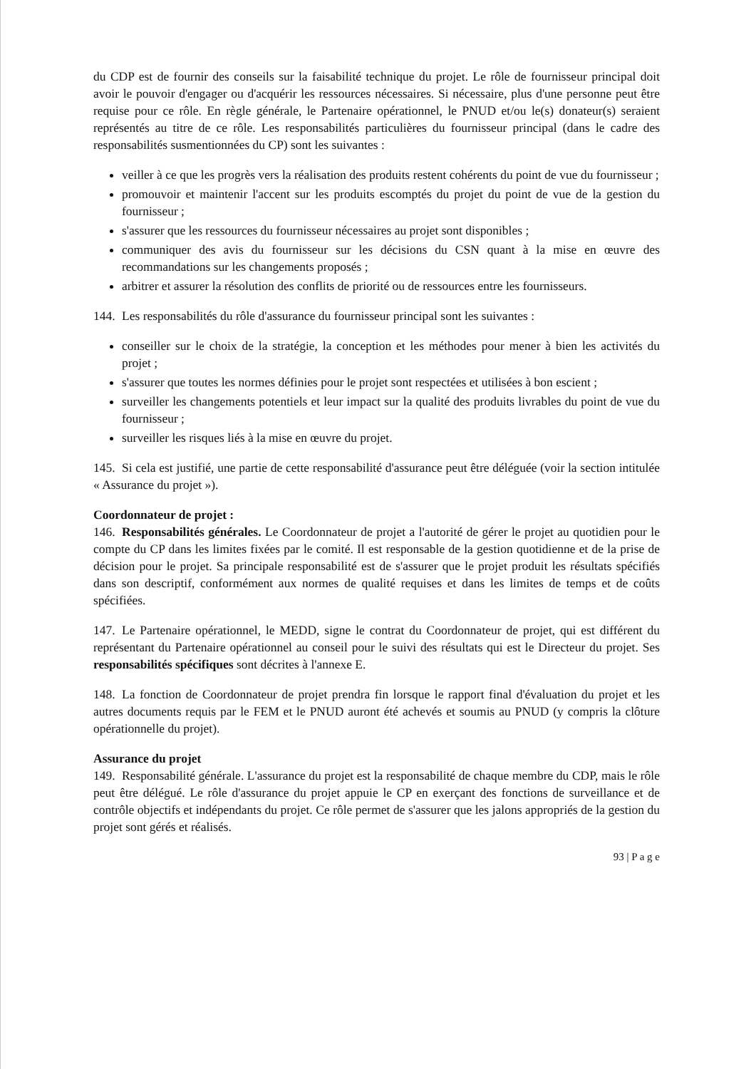du CDP est de fournir des conseils sur la faisabilité technique du projet. Le rôle de fournisseur principal doit avoir le pouvoir d'engager ou d'acquérir les ressources nécessaires. Si nécessaire, plus d'une personne peut être requise pour ce rôle. En règle générale, le Partenaire opérationnel, le PNUD et/ou le(s) donateur(s) seraient représentés au titre de ce rôle. Les responsabilités particulières du fournisseur principal (dans le cadre des responsabilités susmentionnées du CP) sont les suivantes :
veiller à ce que les progrès vers la réalisation des produits restent cohérents du point de vue du fournisseur ;
promouvoir et maintenir l'accent sur les produits escomptés du projet du point de vue de la gestion du fournisseur ;
s'assurer que les ressources du fournisseur nécessaires au projet sont disponibles ;
communiquer des avis du fournisseur sur les décisions du CSN quant à la mise en œuvre des recommandations sur les changements proposés ;
arbitrer et assurer la résolution des conflits de priorité ou de ressources entre les fournisseurs.
144. Les responsabilités du rôle d'assurance du fournisseur principal sont les suivantes :
conseiller sur le choix de la stratégie, la conception et les méthodes pour mener à bien les activités du projet ;
s'assurer que toutes les normes définies pour le projet sont respectées et utilisées à bon escient ;
surveiller les changements potentiels et leur impact sur la qualité des produits livrables du point de vue du fournisseur ;
surveiller les risques liés à la mise en œuvre du projet.
145. Si cela est justifié, une partie de cette responsabilité d'assurance peut être déléguée (voir la section intitulée « Assurance du projet »).
Coordonnateur de projet :
146. Responsabilités générales. Le Coordonnateur de projet a l'autorité de gérer le projet au quotidien pour le compte du CP dans les limites fixées par le comité. Il est responsable de la gestion quotidienne et de la prise de décision pour le projet. Sa principale responsabilité est de s'assurer que le projet produit les résultats spécifiés dans son descriptif, conformément aux normes de qualité requises et dans les limites de temps et de coûts spécifiées.
147. Le Partenaire opérationnel, le MEDD, signe le contrat du Coordonnateur de projet, qui est différent du représentant du Partenaire opérationnel au conseil pour le suivi des résultats qui est le Directeur du projet. Ses responsabilités spécifiques sont décrites à l'annexe E.
148. La fonction de Coordonnateur de projet prendra fin lorsque le rapport final d'évaluation du projet et les autres documents requis par le FEM et le PNUD auront été achevés et soumis au PNUD (y compris la clôture opérationnelle du projet).
Assurance du projet
149. Responsabilité générale. L'assurance du projet est la responsabilité de chaque membre du CDP, mais le rôle peut être délégué. Le rôle d'assurance du projet appuie le CP en exerçant des fonctions de surveillance et de contrôle objectifs et indépendants du projet. Ce rôle permet de s'assurer que les jalons appropriés de la gestion du projet sont gérés et réalisés.
93 | P a g e